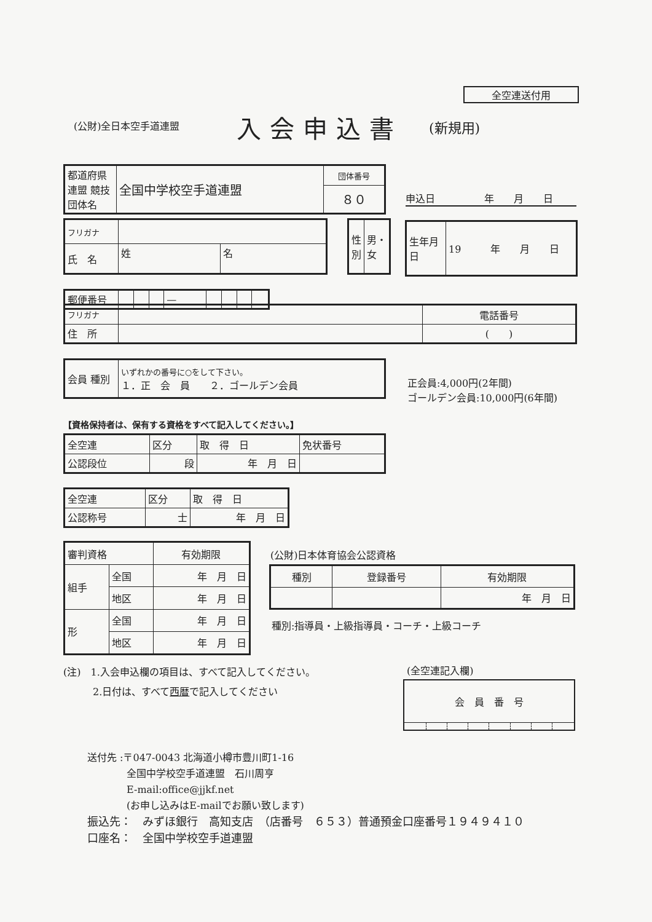全空連送付用
(公財)全日本空手道連盟 入会申込書 (新規用)
| 都道府県連盟 競技団体名 | 全国中学校空手道連盟 | 団体番号 |
| | | ８０ |
申込日　　　　　年　　月　　日
| フリガナ | | |
| 氏 名 | 姓 | 名 |
| 性別 | 男・女 |
| 生年月日 | 19 年 月 日 |
| 郵便番号 | | | | — | | | | |
| フリガナ | | 電話番号 |
| 住 所 | | ( ) |
| 会員 種別 | いずれかの番号に○をして下さい。 １．正 会 員 ２．ゴールデン会員 |
正会員:4,000円(2年間)
ゴールデン会員:10,000円(6年間)
【資格保持者は、保有する資格をすべて記入してください。】
| 全空連 | 区分 | 取 得 日 | 免状番号 |
| 公認段位 | 段 | 年 月 日 | |
| 全空連 | 区分 | 取 得 日 |
| 公認称号 | 士 | 年 月 日 |
| 審判資格 | | 有効期限 |
| 組手 | 全国 | 年 月 日 |
| | 地区 | 年 月 日 |
| 形 | 全国 | 年 月 日 |
| | 地区 | 年 月 日 |
(公財)日本体育協会公認資格
| 種別 | 登録番号 | 有効期限 |
| | | 年 月 日 |
種別:指導員・上級指導員・コーチ・上級コーチ
(注)　1.入会申込欄の項目は、すべて記入してください。
　　　2.日付は、すべて西暦で記入してください
(全空連記入欄)
| 会 員 番 号 | | | | | | | |
送付先 :〒047-0043 北海道小樽市豊川町1-16
　　　　全国中学校空手道連盟　石川周亨
　　　　E-mail:office@jjkf.net
　　　　(お申し込みはE-mailでお願い致します)
振込先：　みずほ銀行　高知支店　（店番号　６５３）普通預金口座番号１９４９４１０
口座名：　全国中学校空手道連盟